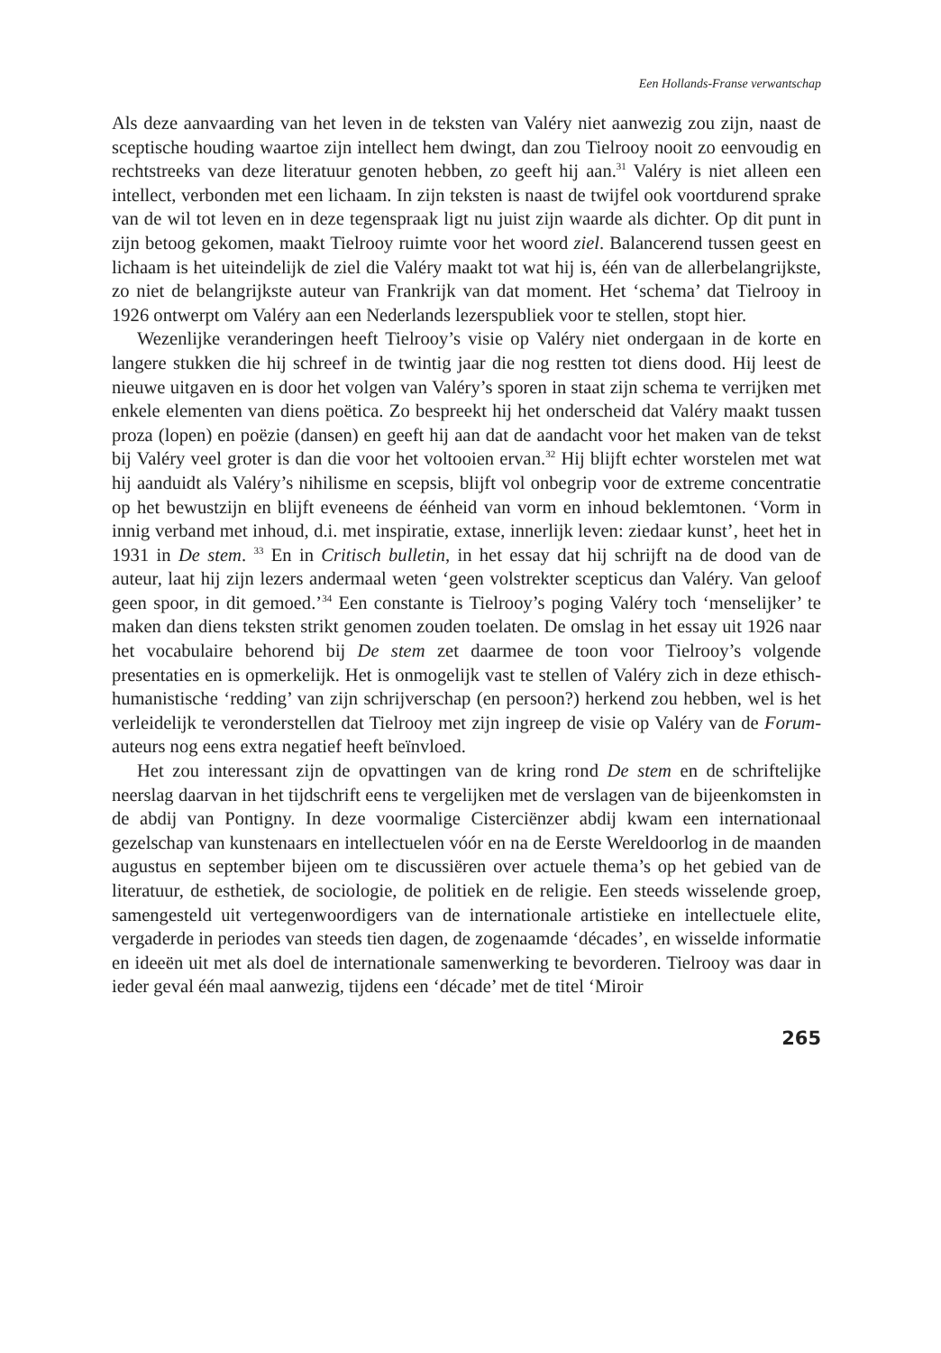Een Hollands-Franse verwantschap
Als deze aanvaarding van het leven in de teksten van Valéry niet aanwezig zou zijn, naast de sceptische houding waartoe zijn intellect hem dwingt, dan zou Tielrooy nooit zo eenvoudig en rechtstreeks van deze literatuur genoten hebben, zo geeft hij aan.<sup>31</sup> Valéry is niet alleen een intellect, verbonden met een lichaam. In zijn teksten is naast de twijfel ook voortdurend sprake van de wil tot leven en in deze tegenspraak ligt nu juist zijn waarde als dichter. Op dit punt in zijn betoog gekomen, maakt Tielrooy ruimte voor het woord ziel. Balancerend tussen geest en lichaam is het uiteindelijk de ziel die Valéry maakt tot wat hij is, één van de allerbelangrijkste, zo niet de belangrijkste auteur van Frankrijk van dat moment. Het ‘schema’ dat Tielrooy in 1926 ontwerpt om Valéry aan een Nederlands lezerspubliek voor te stellen, stopt hier.
Wezenlijke veranderingen heeft Tielrooy’s visie op Valéry niet ondergaan in de korte en langere stukken die hij schreef in de twintig jaar die nog restten tot diens dood. Hij leest de nieuwe uitgaven en is door het volgen van Valéry’s sporen in staat zijn schema te verrijken met enkele elementen van diens poëtica. Zo bespreekt hij het onderscheid dat Valéry maakt tussen proza (lopen) en poëzie (dansen) en geeft hij aan dat de aandacht voor het maken van de tekst bij Valéry veel groter is dan die voor het voltooien ervan.<sup>32</sup> Hij blijft echter worstelen met wat hij aanduidt als Valéry’s nihilisme en scepsis, blijft vol onbegrip voor de extreme concentratie op het bewustzijn en blijft eveneens de éénheid van vorm en inhoud beklemtonen. ‘Vorm in innig verband met inhoud, d.i. met inspiratie, extase, innerlijk leven: ziedaar kunst’, heet het in 1931 in De stem. <sup>33</sup> En in Critisch bulletin, in het essay dat hij schrijft na de dood van de auteur, laat hij zijn lezers andermaal weten ‘geen volstrekter scepticus dan Valéry. Van geloof geen spoor, in dit gemoed.’<sup>34</sup> Een constante is Tielrooy’s poging Valéry toch ‘menselijker’ te maken dan diens teksten strikt genomen zouden toelaten. De omslag in het essay uit 1926 naar het vocabulaire behorend bij De stem zet daarmee de toon voor Tielrooy’s volgende presentaties en is opmerkelijk. Het is onmogelijk vast te stellen of Valéry zich in deze ethisch-humanistische ‘redding’ van zijn schrijverschap (en persoon?) herkend zou hebben, wel is het verleidelijk te veronderstellen dat Tielrooy met zijn ingreep de visie op Valéry van de Forum-auteurs nog eens extra negatief heeft beïnvloed.
Het zou interessant zijn de opvattingen van de kring rond De stem en de schriftelijke neerslag daarvan in het tijdschrift eens te vergelijken met de verslagen van de bijeenkomsten in de abdij van Pontigny. In deze voormalige Cisterciënzer abdij kwam een internationaal gezelschap van kunstenaars en intellectuelen vóór en na de Eerste Wereldoorlog in de maanden augustus en september bijeen om te discussiëren over actuele thema’s op het gebied van de literatuur, de esthetiek, de sociologie, de politiek en de religie. Een steeds wisselende groep, samengesteld uit vertegenwoordigers van de internationale artistieke en intellectuele elite, vergaderde in periodes van steeds tien dagen, de zogenaamde ‘décades’, en wisselde informatie en ideeën uit met als doel de internationale samenwerking te bevorderen. Tielrooy was daar in ieder geval één maal aanwezig, tijdens een ‘décade’ met de titel ‘Miroir
265